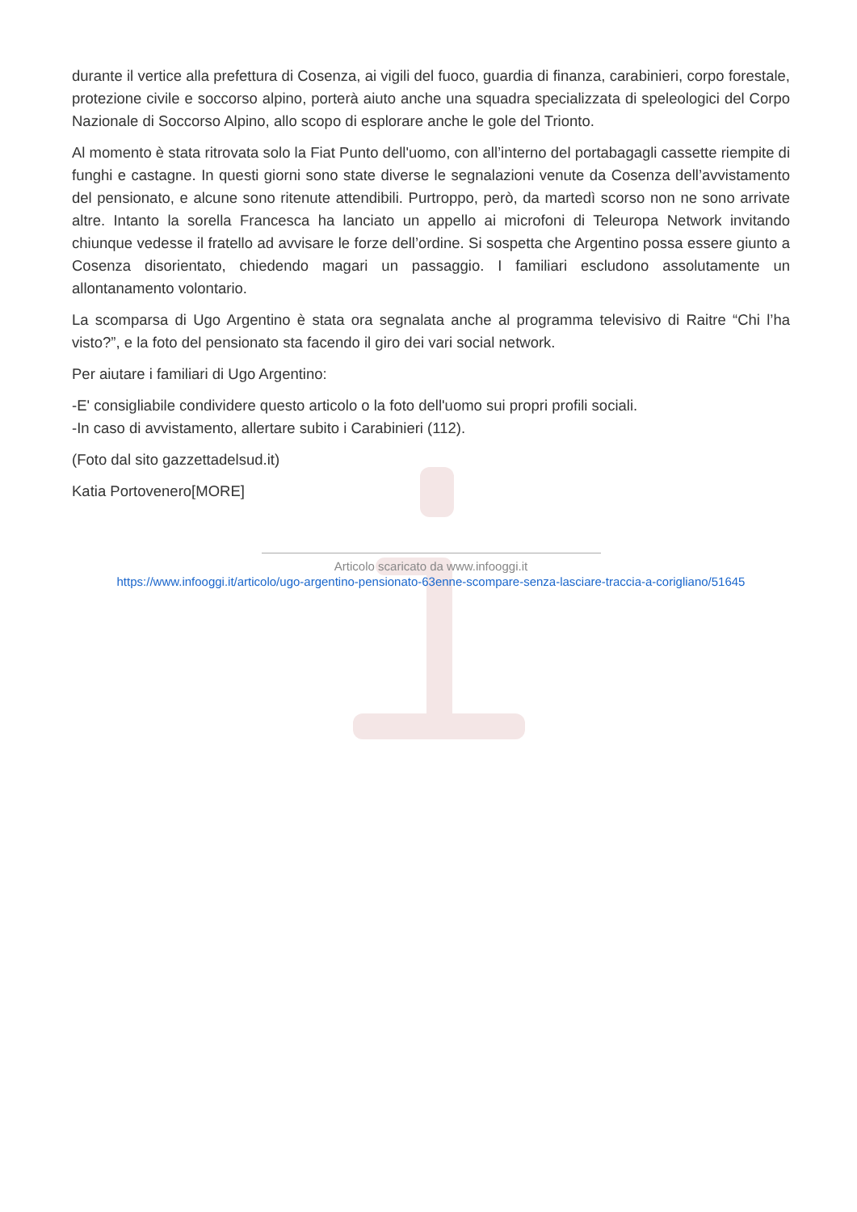durante il vertice alla prefettura di Cosenza, ai vigili del fuoco, guardia di finanza, carabinieri, corpo forestale, protezione civile e soccorso alpino, porterà aiuto anche una squadra specializzata di speleologici del Corpo Nazionale di Soccorso Alpino, allo scopo di esplorare anche le gole del Trionto.
Al momento è stata ritrovata solo la Fiat Punto dell'uomo, con all’interno del portabagagli cassette riempite di funghi e castagne. In questi giorni sono state diverse le segnalazioni venute da Cosenza dell’avvistamento del pensionato, e alcune sono ritenute attendibili. Purtroppo, però, da martedì scorso non ne sono arrivate altre. Intanto la sorella Francesca ha lanciato un appello ai microfoni di Teleuropa Network invitando chiunque vedesse il fratello ad avvisare le forze dell’ordine. Si sospetta che Argentino possa essere giunto a Cosenza disorientato, chiedendo magari un passaggio. I familiari escludono assolutamente un allontanamento volontario.
La scomparsa di Ugo Argentino è stata ora segnalata anche al programma televisivo di Raitre “Chi l’ha visto?”, e la foto del pensionato sta facendo il giro dei vari social network.
Per aiutare i familiari di Ugo Argentino:
-E' consigliabile condividere questo articolo o la foto dell'uomo sui propri profili sociali.
-In caso di avvistamento, allertare subito i Carabinieri (112).
(Foto dal sito gazzettadelsud.it)
Katia Portovenero[MORE]
Articolo scaricato da www.infooggi.it
https://www.infooggi.it/articolo/ugo-argentino-pensionato-63enne-scompare-senza-lasciare-traccia-a-corigliano/51645